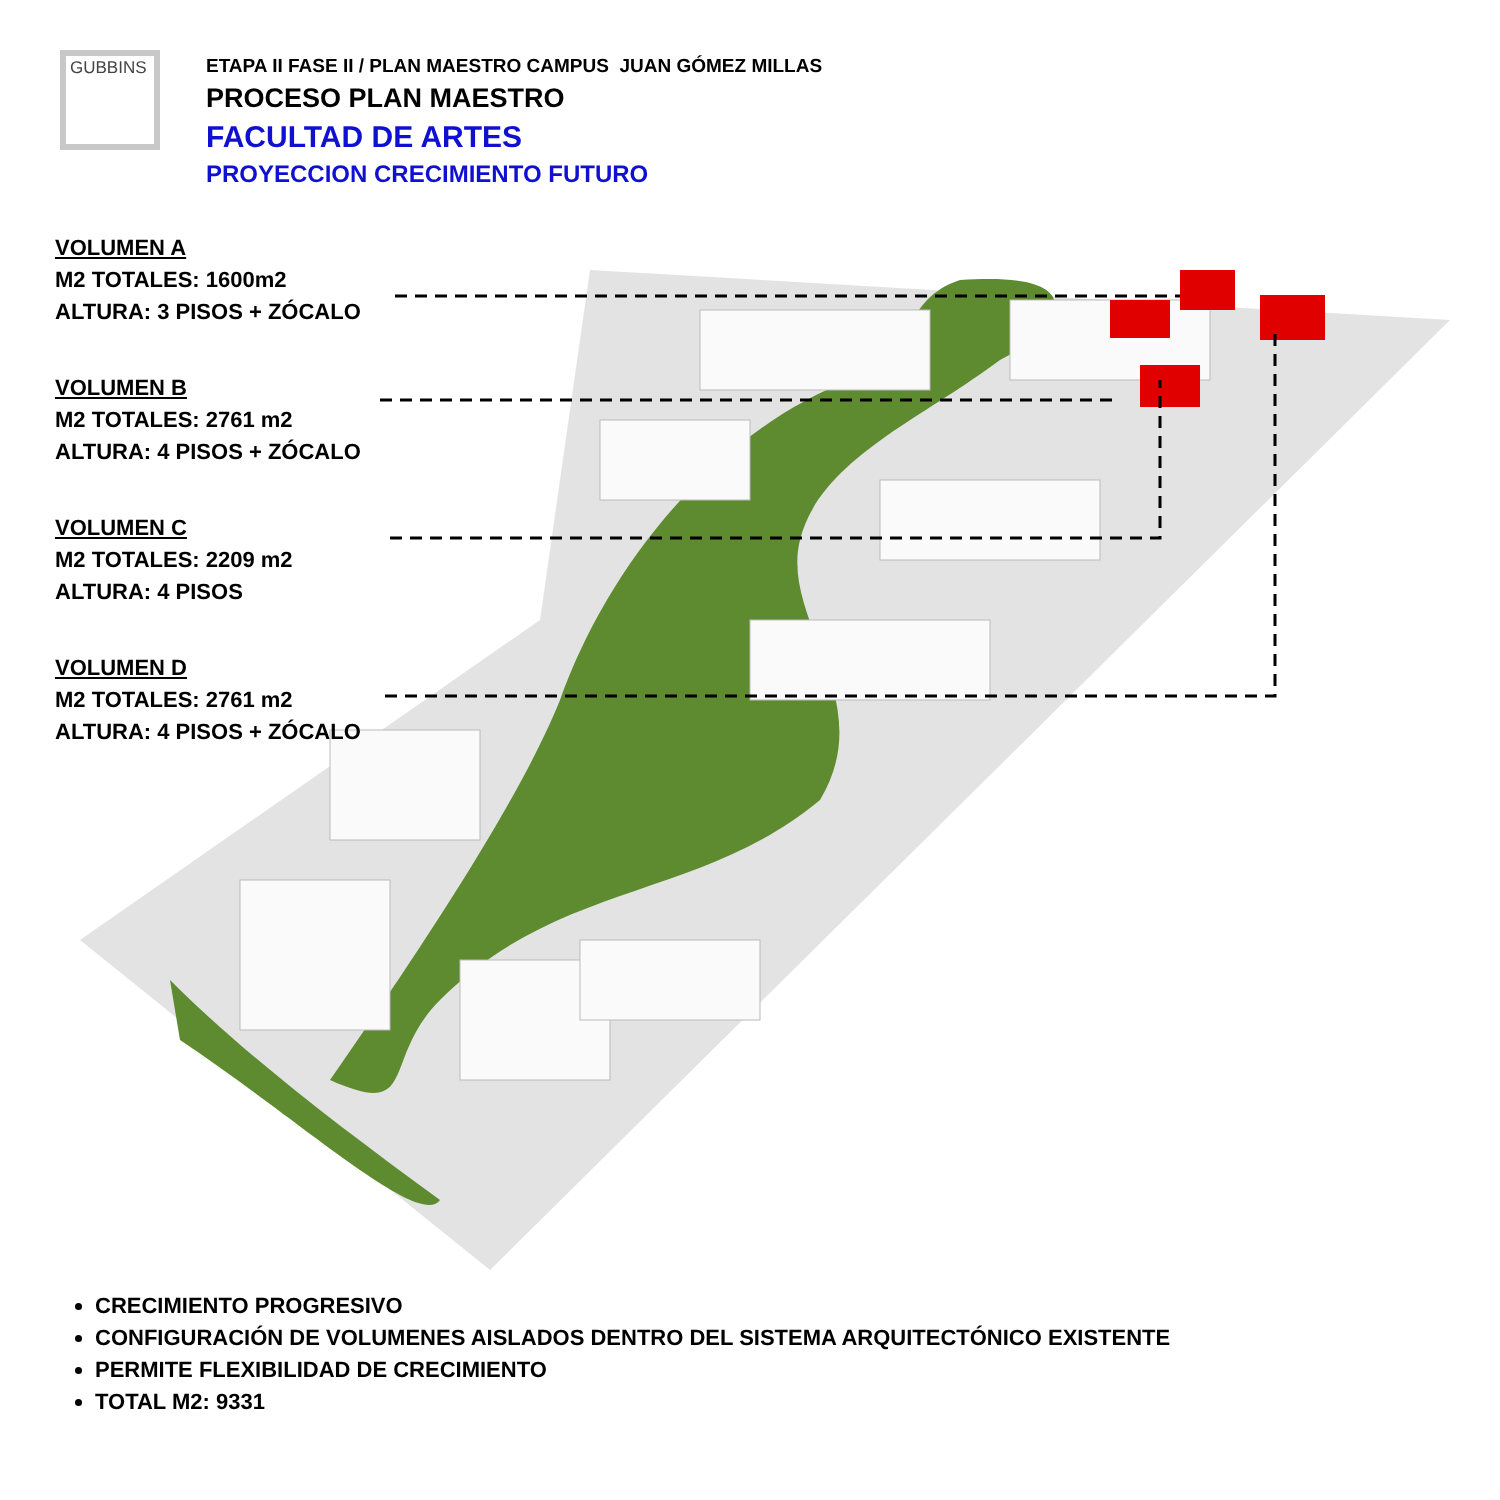GUBBINS
ETAPA II FASE II / PLAN MAESTRO CAMPUS JUAN GÓMEZ MILLAS
PROCESO PLAN MAESTRO
FACULTAD DE ARTES
PROYECCION CRECIMIENTO FUTURO
VOLUMEN A
M2 TOTALES: 1600m2
ALTURA: 3 PISOS + ZÓCALO
VOLUMEN B
M2 TOTALES: 2761 m2
ALTURA: 4 PISOS + ZÓCALO
VOLUMEN C
M2 TOTALES: 2209 m2
ALTURA: 4 PISOS
VOLUMEN D
M2 TOTALES: 2761 m2
ALTURA: 4 PISOS + ZÓCALO
CRECIMIENTO PROGRESIVO
CONFIGURACIÓN DE VOLUMENES AISLADOS DENTRO DEL SISTEMA ARQUITECTÓNICO EXISTENTE
PERMITE FLEXIBILIDAD DE CRECIMIENTO
TOTAL M2: 9331